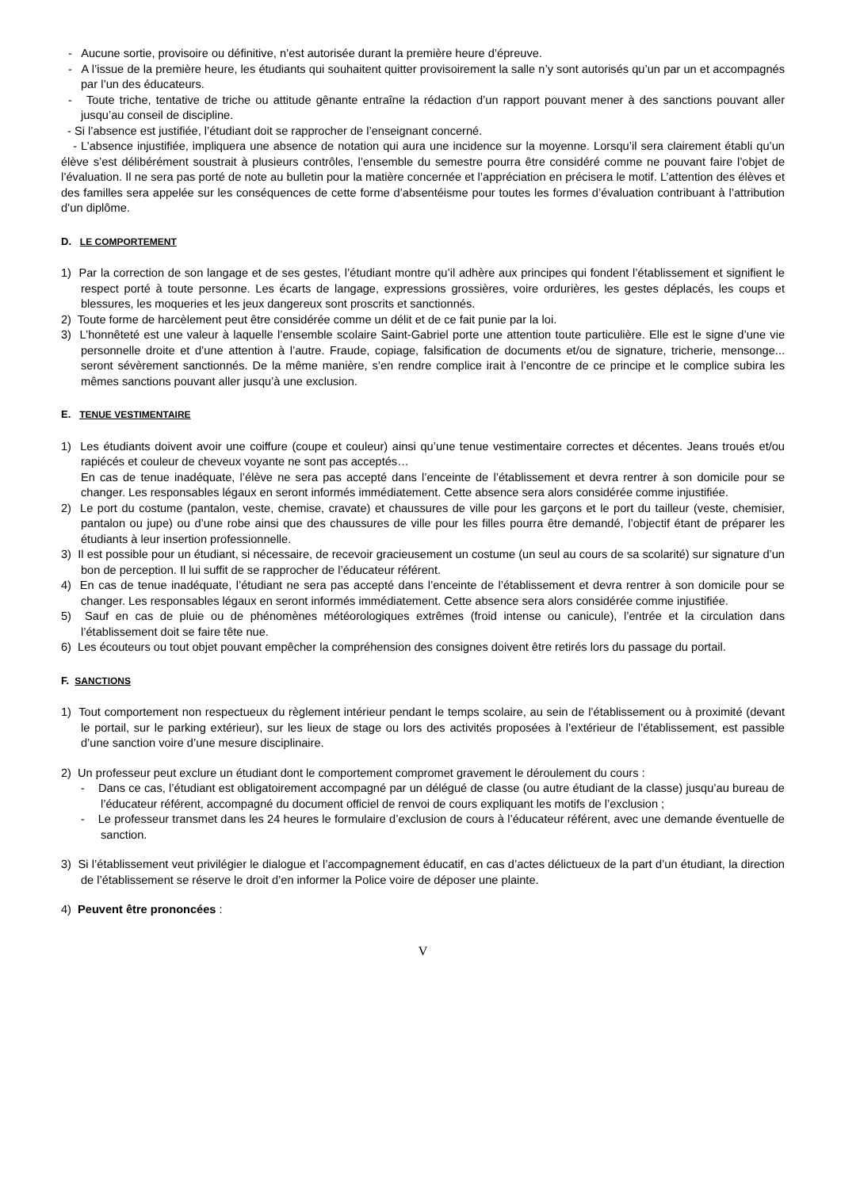- Aucune sortie, provisoire ou définitive, n’est autorisée durant la première heure d’épreuve.
- A l’issue de la première heure, les étudiants qui souhaitent quitter provisoirement la salle n’y sont autorisés qu’un par un et accompagnés par l’un des éducateurs.
- Toute triche, tentative de triche ou attitude gênante entraîne la rédaction d’un rapport pouvant mener à des sanctions pouvant aller jusqu’au conseil de discipline.
- Si l’absence est justifiée, l’étudiant doit se rapprocher de l’enseignant concerné.
- L’absence injustifiée, impliquera une absence de notation qui aura une incidence sur la moyenne. Lorsqu’il sera clairement établi qu’un élève s’est délibérément soustrait à plusieurs contrôles, l’ensemble du semestre pourra être considéré comme ne pouvant faire l’objet de l’évaluation. Il ne sera pas porté de note au bulletin pour la matière concernée et l’appréciation en précisera le motif. L’attention des élèves et des familles sera appelée sur les conséquences de cette forme d’absentéisme pour toutes les formes d’évaluation contribuant à l’attribution d’un diplôme.
D. LE COMPORTEMENT
1) Par la correction de son langage et de ses gestes, l’étudiant montre qu’il adhère aux principes qui fondent l’établissement et signifient le respect porté à toute personne. Les écarts de langage, expressions grossières, voire ordurières, les gestes déplacés, les coups et blessures, les moqueries et les jeux dangereux sont proscrits et sanctionnés.
2) Toute forme de harcèlement peut être considérée comme un délit et de ce fait punie par la loi.
3) L’honnêteté est une valeur à laquelle l’ensemble scolaire Saint-Gabriel porte une attention toute particulière. Elle est le signe d’une vie personnelle droite et d’une attention à l’autre. Fraude, copiage, falsification de documents et/ou de signature, tricherie, mensonge... seront sévèrement sanctionnés. De la même manière, s’en rendre complice irait à l’encontre de ce principe et le complice subira les mêmes sanctions pouvant aller jusqu’à une exclusion.
E. TENUE VESTIMENTAIRE
1) Les étudiants doivent avoir une coiffure (coupe et couleur) ainsi qu’une tenue vestimentaire correctes et décentes. Jeans troués et/ou rapiécés et couleur de cheveux voyante ne sont pas acceptés…
En cas de tenue inadéquate, l’élève ne sera pas accepté dans l’enceinte de l’établissement et devra rentrer à son domicile pour se changer. Les responsables légaux en seront informés immédiatement. Cette absence sera alors considérée comme injustifiée.
2) Le port du costume (pantalon, veste, chemise, cravate) et chaussures de ville pour les garçons et le port du tailleur (veste, chemisier, pantalon ou jupe) ou d’une robe ainsi que des chaussures de ville pour les filles pourra être demandé, l’objectif étant de préparer les étudiants à leur insertion professionnelle.
3) Il est possible pour un étudiant, si nécessaire, de recevoir gracieusement un costume (un seul au cours de sa scolarité) sur signature d’un bon de perception. Il lui suffit de se rapprocher de l’éducateur référent.
4) En cas de tenue inadéquate, l’étudiant ne sera pas accepté dans l’enceinte de l’établissement et devra rentrer à son domicile pour se changer. Les responsables légaux en seront informés immédiatement. Cette absence sera alors considérée comme injustifiée.
5) Sauf en cas de pluie ou de phénomènes météorologiques extrêmes (froid intense ou canicule), l’entrée et la circulation dans l’établissement doit se faire tête nue.
6) Les écouteurs ou tout objet pouvant empêcher la compréhension des consignes doivent être retirés lors du passage du portail.
F. SANCTIONS
1) Tout comportement non respectueux du règlement intérieur pendant le temps scolaire, au sein de l’établissement ou à proximité (devant le portail, sur le parking extérieur), sur les lieux de stage ou lors des activités proposées à l’extérieur de l’établissement, est passible d’une sanction voire d’une mesure disciplinaire.
2) Un professeur peut exclure un étudiant dont le comportement compromet gravement le déroulement du cours :
- Dans ce cas, l’étudiant est obligatoirement accompagné par un délégué de classe (ou autre étudiant de la classe) jusqu’au bureau de l’éducateur référent, accompagné du document officiel de renvoi de cours expliquant les motifs de l’exclusion ;
- Le professeur transmet dans les 24 heures le formulaire d’exclusion de cours à l’éducateur référent, avec une demande éventuelle de sanction.
3) Si l’établissement veut privilégier le dialogue et l’accompagnement éducatif, en cas d’actes délictueux de la part d’un étudiant, la direction de l’établissement se réserve le droit d’en informer la Police voire de déposer une plainte.
4) Peuvent être prononcées :
V